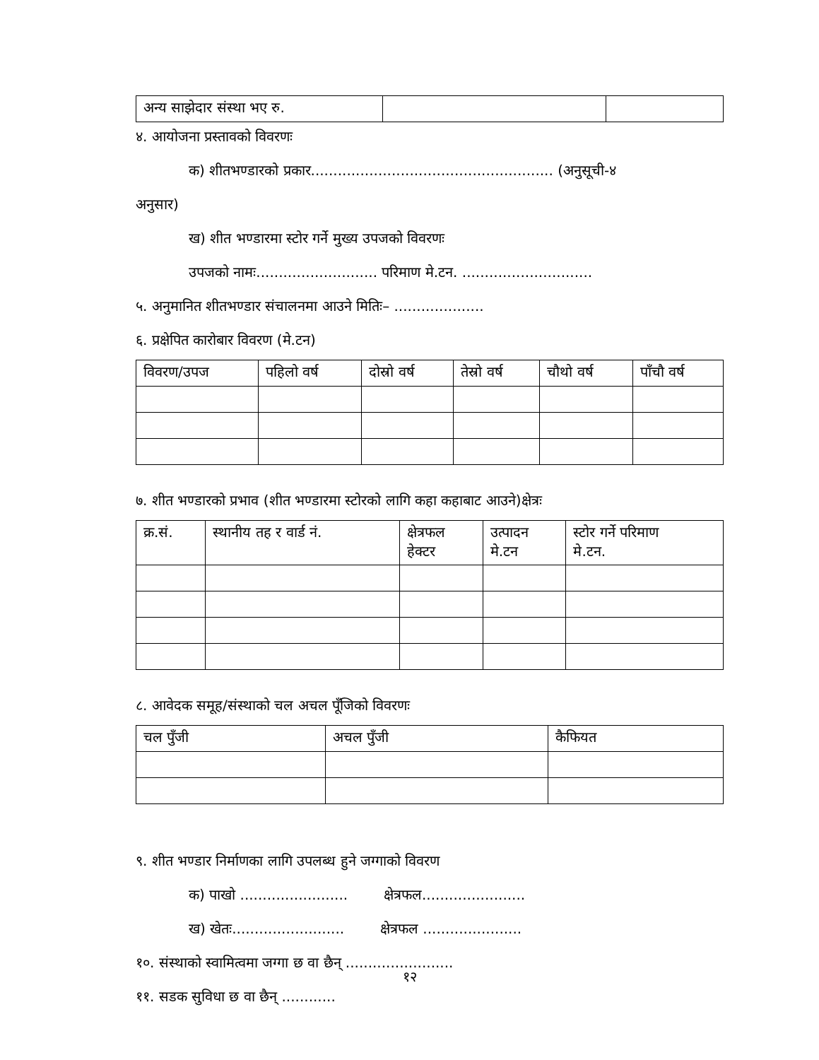| अन्य साझेदार संस्था भए रु. | | |
४. आयोजना प्रस्तावको विवरणः
क) शीतभण्डारको प्रकार...................................................... (अनुसूची-४
अनुसार)
ख) शीत भण्डारमा स्टोर गर्ने मुख्य उपजको विवरणः
उपजको नामः........................... परिमाण मे.टन. .............................
५. अनुमानित शीतभण्डार संचालनमा आउने मितिः– ....................
६. प्रक्षेपित कारोबार विवरण (मे.टन)
| विवरण/उपज | पहिलो वर्ष | दोस्रो वर्ष | तेस्रो वर्ष | चौथो वर्ष | पाँचौ वर्ष |
| --- | --- | --- | --- | --- | --- |
७. शीत भण्डारको प्रभाव (शीत भण्डारमा स्टोरको लागि कहा कहाबाट आउने)क्षेत्रः
| क्र.सं. | स्थानीय तह र वार्ड नं. | क्षेत्रफल हेक्टर | उत्पादन मे.टन | स्टोर गर्ने परिमाण मे.टन. |
| --- | --- | --- | --- | --- |
८. आवेदक समूह/संस्थाको चल अचल पूँजिको विवरणः
| चल पुँजी | अचल पुँजी | कैफियत |
| --- | --- | --- |
९. शीत भण्डार निर्माणका लागि उपलब्ध हुने जग्गाको विवरण
क) पाखो ........................ क्षेत्रफल.......................
ख) खेतः......................... क्षेत्रफल ......................
१०. संस्थाको स्वामित्वमा जग्गा छ वा छैन् ........................
११. सडक सुविधा छ वा छैन् ............
१२